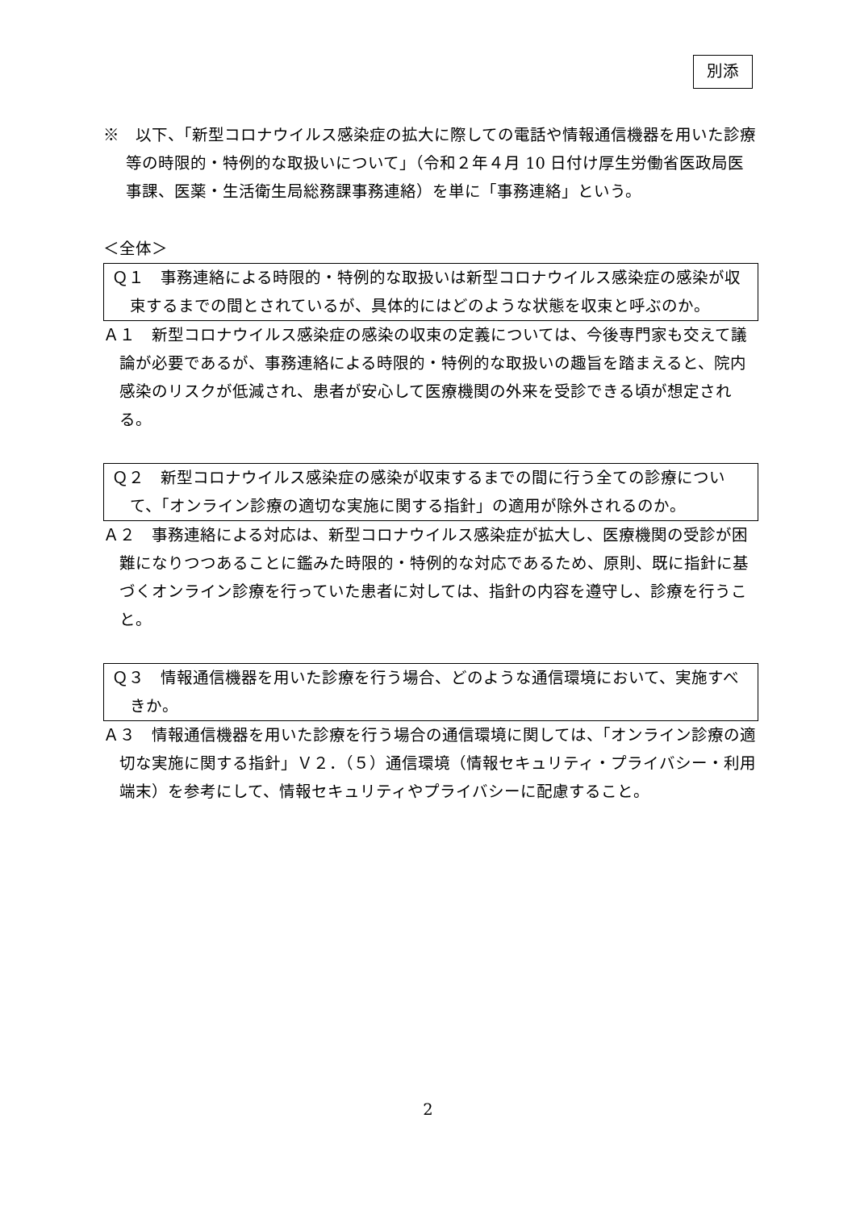別添
※　以下、「新型コロナウイルス感染症の拡大に際しての電話や情報通信機器を用いた診療等の時限的・特例的な取扱いについて」（令和２年４月 10 日付け厚生労働省医政局医事課、医薬・生活衛生局総務課事務連絡）を単に「事務連絡」という。
＜全体＞
Ｑ１　事務連絡による時限的・特例的な取扱いは新型コロナウイルス感染症の感染が収束するまでの間とされているが、具体的にはどのような状態を収束と呼ぶのか。
Ａ１　新型コロナウイルス感染症の感染の収束の定義については、今後専門家も交えて議論が必要であるが、事務連絡による時限的・特例的な取扱いの趣旨を踏まえると、院内感染のリスクが低減され、患者が安心して医療機関の外来を受診できる頃が想定される。
Ｑ２　新型コロナウイルス感染症の感染が収束するまでの間に行う全ての診療について、「オンライン診療の適切な実施に関する指針」の適用が除外されるのか。
Ａ２　事務連絡による対応は、新型コロナウイルス感染症が拡大し、医療機関の受診が困難になりつつあることに鑑みた時限的・特例的な対応であるため、原則、既に指針に基づくオンライン診療を行っていた患者に対しては、指針の内容を遵守し、診療を行うこと。
Ｑ３　情報通信機器を用いた診療を行う場合、どのような通信環境において、実施すべきか。
Ａ３　情報通信機器を用いた診療を行う場合の通信環境に関しては、「オンライン診療の適切な実施に関する指針」Ｖ２．（５）通信環境（情報セキュリティ・プライバシー・利用端末）を参考にして、情報セキュリティやプライバシーに配慮すること。
2